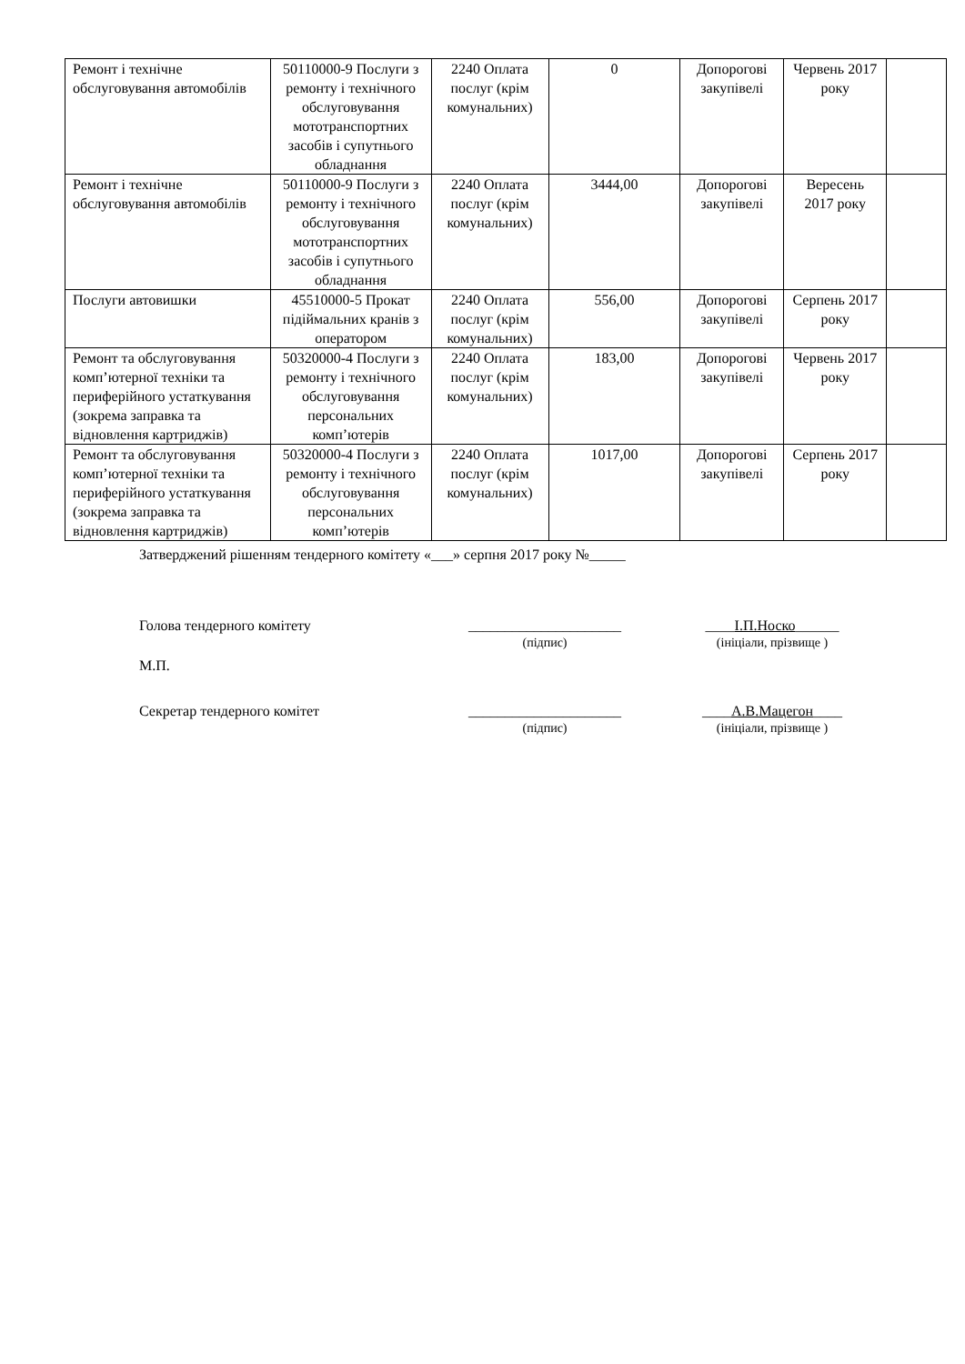| Ремонт і технічне обслуговування автомобілів | 50110000-9 Послуги з ремонту і технічного обслуговування мототранспортних засобів і супутнього обладнання | 2240 Оплата послуг (крім комунальних) | 0 | Допорогові закупівелі | Червень 2017 року | |
| Ремонт і технічне обслуговування автомобілів | 50110000-9 Послуги з ремонту і технічного обслуговування мототранспортних засобів і супутнього обладнання | 2240 Оплата послуг (крім комунальних) | 3444,00 | Допорогові закупівелі | Вересень 2017 року | |
| Послуги автовишки | 45510000-5 Прокат підіймальних кранів з оператором | 2240 Оплата послуг (крім комунальних) | 556,00 | Допорогові закупівелі | Серпень 2017 року | |
| Ремонт та обслуговування комп’ютерної техніки та периферійного устаткування (зокрема заправка та відновлення картриджів) | 50320000-4 Послуги з ремонту і технічного обслуговування персональних комп’ютерів | 2240 Оплата послуг (крім комунальних) | 183,00 | Допорогові закупівелі | Червень 2017 року | |
| Ремонт та обслуговування комп’ютерної техніки та периферійного устаткування (зокрема заправка та відновлення картриджів) | 50320000-4 Послуги з ремонту і технічного обслуговування персональних комп’ютерів | 2240 Оплата послуг (крім комунальних) | 1017,00 | Допорогові закупівелі | Серпень 2017 року | |
Затверджений рішенням тендерного комітету «___» серпня 2017 року №_____
Голова тендерного комітету _____________________
(підпис)
____І.П.Носко______
(ініціали, прізвище )
М.П.
Секретар тендерного комітет _____________________
(підпис)
____А.В.Мацегон____
(ініціали, прізвище )